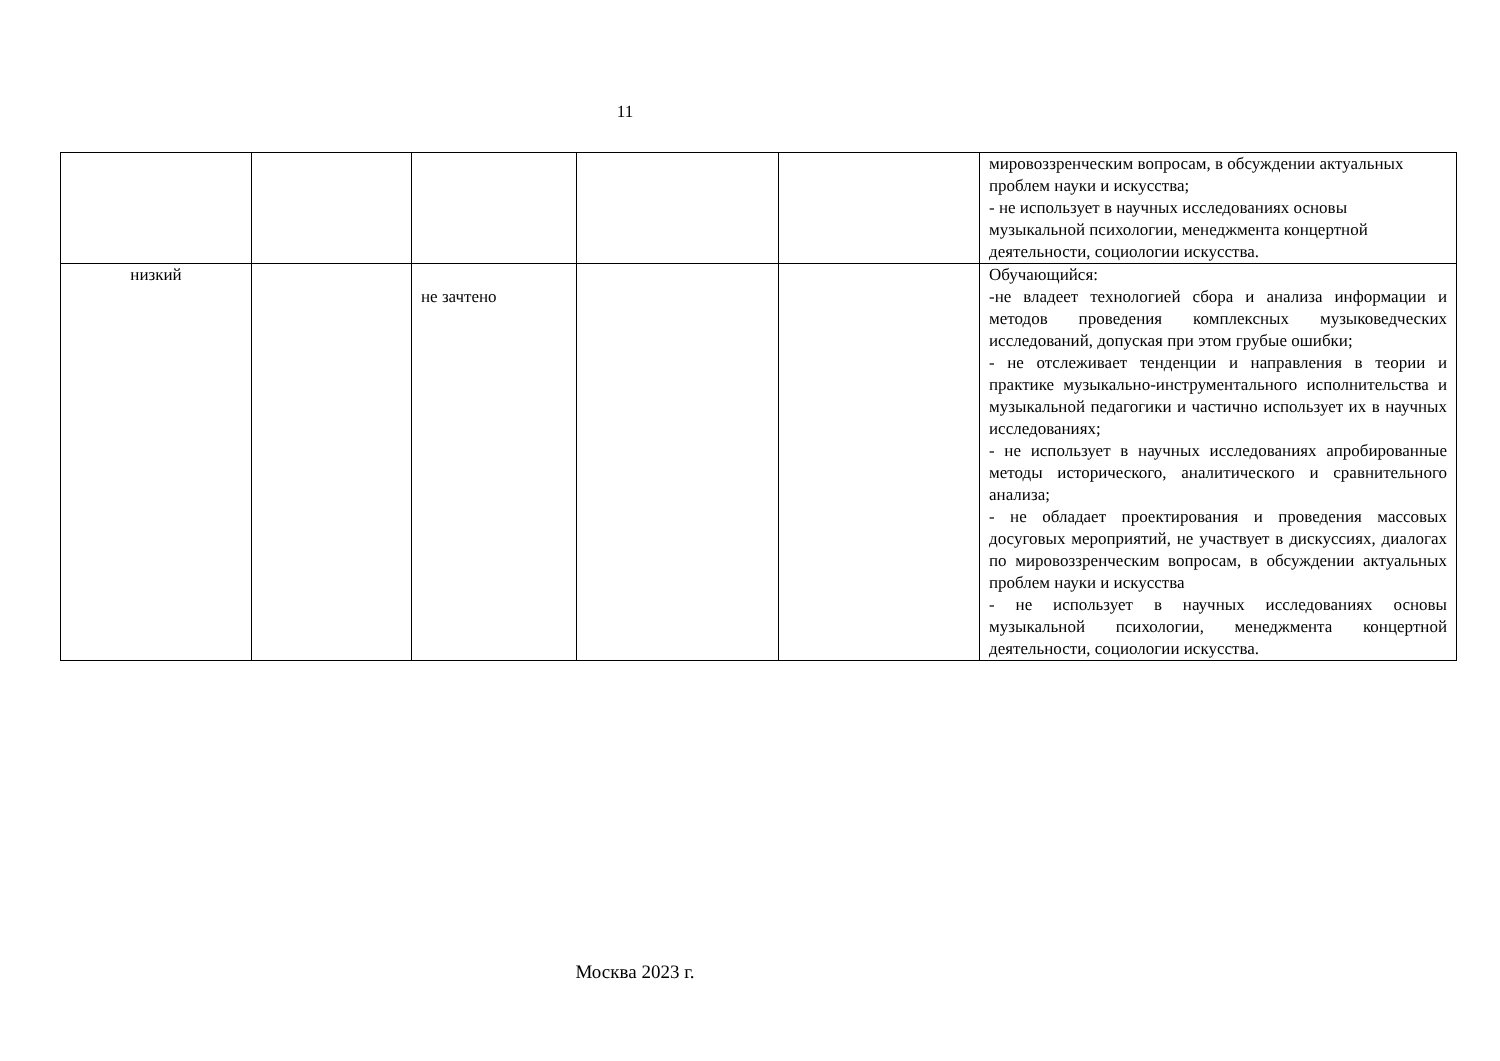11
| | | | | | мировоззренческим вопросам, в обсуждении актуальных проблем науки и искусства; - не использует в научных исследованиях основы музыкальной психологии, менеджмента концертной деятельности, социологии искусства. |
| низкий | | не зачтено | | | Обучающийся: -не владеет технологией сбора и анализа информации и методов проведения комплексных музыковедческих исследований, допуская при этом грубые ошибки; - не отслеживает тенденции и направления в теории и практике музыкально-инструментального исполнительства и музыкальной педагогики и частично использует их в научных исследованиях; - не использует в научных исследованиях апробированные методы исторического, аналитического и сравнительного анализа; - не обладает проектирования и проведения массовых досуговых мероприятий, не участвует в дискуссиях, диалогах по мировоззренческим вопросам, в обсуждении актуальных проблем науки и искусства - не использует в научных исследованиях основы музыкальной психологии, менеджмента концертной деятельности, социологии искусства. |
Москва 2023 г.